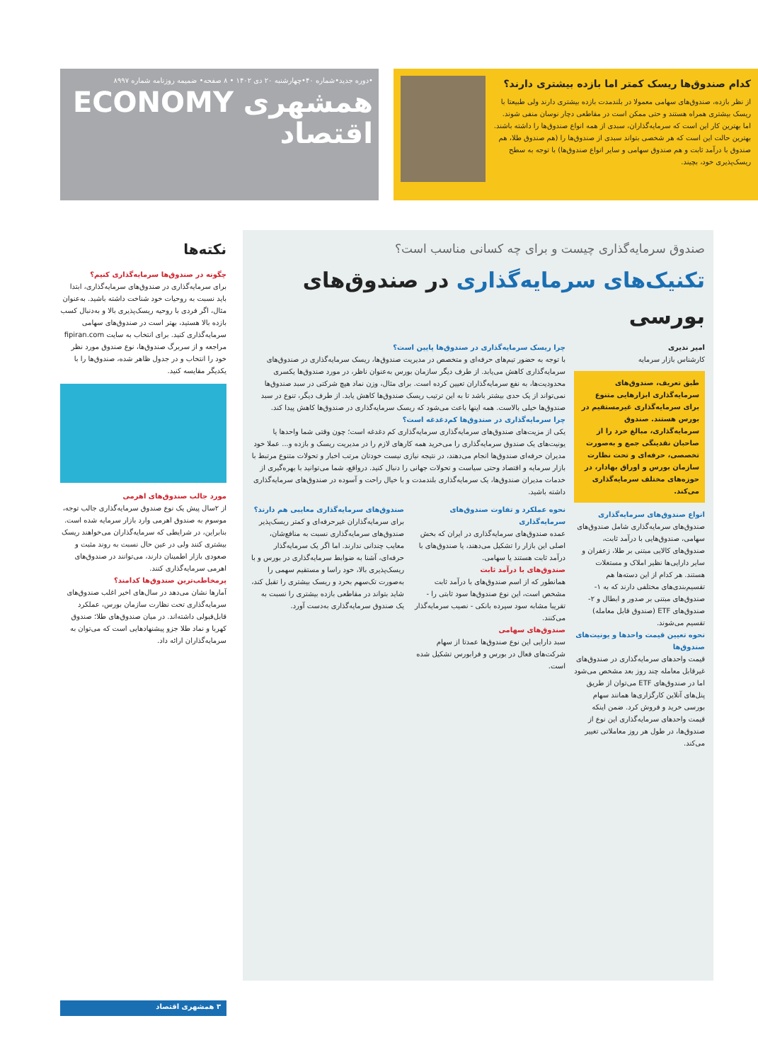کدام صندوق‌ها ریسک کمتر اما بازده بیشتری دارند؟
از نظر بازده، صندوق‌های سهامی معمولا در بلندمدت بازده بیشتری دارند ولی طبیعتا با ریسک بیشتری همراه هستند و حتی ممکن است در مقاطعی دچار نوسان منفی شوند. اما بهترین کار این است که سرمایه‌گذاران، سبدی از همه انواع صندوق‌ها را داشته باشند. بهترین حالت این است که هر شخصی بتواند سبدی از صندوق‌ها را (هم صندوق طلا، هم صندوق با درآمد ثابت و هم صندوق سهامی و سایر انواع صندوق‌ها) با توجه به سطح ریسک‌پذیری خود، بچیند.
•دوره جدید•شماره ۴۰•چهارشنبه ۲۰ دی ۱۴۰۲ • ۸ صفحه• ضمیمه روزنامه شماره ۸۹۹۷
همشهری ECONOMY
اقتصاد
صندوق سرمایه‌گذاری چیست و برای چه کسانی مناسب است؟
تکنیک‌های سرمایه‌گذاری در صندوق‌های بورسی
امیر ندیری
کارشناس بازار سرمایه
طبق تعریف، صندوق‌های سرمایه‌گذاری ابزارهایی متنوع برای سرمایه‌گذاری غیرمستقیم در بورس هستند. صندوق سرمایه‌گذاری، مبالغ خرد را از صاحبان نقدینگی جمع و به‌صورت تخصصی، حرفه‌ای و تحت نظارت سازمان بورس و اوراق بهادار، در حوزه‌های مختلف سرمایه‌گذاری می‌کند.
انواع صندوق‌های سرمایه‌گذاری
صندوق‌های سرمایه‌گذاری شامل صندوق‌های سهامی، صندوق‌هایی با درآمد ثابت، صندوق‌های کالایی مبتنی بر طلا، زعفران و سایر دارایی‌ها نظیر املاک و مستغلات هستند. هر کدام از این دسته‌ها هم تقسیم‌بندی‌های مختلفی دارند که به ۱- صندوق‌های مبتنی بر صدور و ابطال و ۲- صندوق‌های ETF (صندوق قابل معامله) تقسیم می‌شوند.
نحوه تعیین قیمت واحدها و یونیت‌های صندوق‌ها
قیمت واحدهای سرمایه‌گذاری در صندوق‌های غیرقابل معامله چند روز بعد مشخص می‌شود اما در صندوق‌های ETF می‌توان از طریق پنل‌های آنلاین کارگزاری‌ها همانند سهام بورسی خرید و فروش کرد. ضمن اینکه قیمت واحدهای سرمایه‌گذاری این نوع از صندوق‌ها، در طول هر روز معاملاتی تغییر می‌کند.
چرا ریسک سرمایه‌گذاری در صندوق‌ها پایین است؟
با توجه به حضور تیم‌های حرفه‌ای و متخصص در مدیریت صندوق‌ها، ریسک سرمایه‌گذاری در صندوق‌های سرمایه‌گذاری کاهش می‌یابد. از طرف دیگر سازمان بورس به‌عنوان ناظر، در مورد صندوق‌ها یکسری محدودیت‌ها، به نفع سرمایه‌گذاران تعیین کرده است. برای مثال، وزن نماد هیچ شرکتی در سبد صندوق‌ها نمی‌تواند از یک حدی بیشتر باشد تا به این ترتیب ریسک صندوق‌ها کاهش یابد. از طرف دیگر، تنوع در سبد صندوق‌ها خیلی بالاست. همه اینها باعث می‌شود که ریسک سرمایه‌گذاری در صندوق‌ها کاهش پیدا کند.
چرا سرمایه‌گذاری در صندوق‌ها کم‌دغدغه است؟
یکی از مزیت‌های صندوق‌های سرمایه‌گذاری سرمایه‌گذاری کم دغدغه است؛ چون وقتی شما واحدها یا یونیت‌های یک صندوق سرمایه‌گذاری را می‌خرید همه کارهای لازم را در مدیریت ریسک و بازده و... عملا خود مدیران حرفه‌ای صندوق‌ها انجام می‌دهند، در نتیجه نیازی نیست خودتان مرتب اخبار و تحولات متنوع مرتبط با بازار سرمایه و اقتصاد وحتی سیاست و تحولات جهانی را دنبال کنید. درواقع، شما می‌توانید با بهره‌گیری از خدمات مدیران صندوق‌ها، یک سرمایه‌گذاری بلندمدت و با خیال راحت و آسوده در صندوق‌های سرمایه‌گذاری داشته باشید.
نحوه عملکرد و تفاوت صندوق‌های سرمایه‌گذاری
عمده صندوق‌های سرمایه‌گذاری در ایران که بخش اصلی این بازار را تشکیل می‌دهند، یا صندوق‌های با درآمد ثابت هستند یا سهامی.
صندوق‌های با درآمد ثابت
همانطور که از اسم صندوق‌های با درآمد ثابت مشخص است، این نوع صندوق‌ها سود ثابتی را - تقریبا مشابه سود سپرده بانکی - نصیب سرمایه‌گذار می‌کنند.
صندوق‌های سهامی
سبد دارایی این نوع صندوق‌ها عمدتا از سهام شرکت‌های فعال در بورس و فرابورس تشکیل شده است.
صندوق‌های سرمایه‌گذاری معایبی هم دارند؟
برای سرمایه‌گذاران غیرحرفه‌ای و کمتر ریسک‌پذیر صندوق‌های سرمایه‌گذاری نسبت به منافع‌شان، معایب چندانی ندارند. اما اگر یک سرمایه‌گذار حرفه‌ای، آشنا به ضوابط سرمایه‌گذاری در بورس و با ریسک‌پذیری بالا، خود راسا و مستقیم سهمی را به‌صورت تک‌سهم بخرد و ریسک بیشتری را تقبل کند، شاید بتواند در مقاطعی بازده بیشتری را نسبت به یک صندوق سرمایه‌گذاری به‌دست آورد.
نکته‌ها
چگونه در صندوق‌ها سرمایه‌گذاری کنیم؟
برای سرمایه‌گذاری در صندوق‌های سرمایه‌گذاری، ابتدا باید نسبت به روحیات خود شناخت داشته باشید. به‌عنوان مثال، اگر فردی با روحیه ریسک‌پذیری بالا و به‌دنبال کسب بازده بالا هستید، بهتر است در صندوق‌های سهامی سرمایه‌گذاری کنید. برای انتخاب به سایت fipiran.com مراجعه و از سربرگ صندوق‌ها، نوع صندوق مورد نظر خود را انتخاب و در جدول ظاهر شده، صندوق‌ها را با یکدیگر مقایسه کنید.
مورد جالب صندوق‌های اهرمی
از ۲سال پیش یک نوع صندوق سرمایه‌گذاری جالب توجه، موسوم به صندوق اهرمی وارد بازار سرمایه شده است. بنابراین، در شرایطی که سرمایه‌گذاران می‌خواهند ریسک بیشتری کنند ولی در عین حال نسبت به روند مثبت و صعودی بازار اطمینان دارند، می‌توانند در صندوق‌های اهرمی سرمایه‌گذاری کنند.
پرمخاطب‌ترین صندوق‌ها کدامند؟
آمارها نشان می‌دهد در سال‌های اخیر اغلب صندوق‌های سرمایه‌گذاری تحت نظارت سازمان بورس، عملکرد قابل‌قبولی داشته‌اند. در میان صندوق‌های طلا؛ صندوق کهربا و نماد طلا جزو پیشنهادهایی است که می‌توان به سرمایه‌گذاران ارائه داد.
۳ همشهری اقتصاد